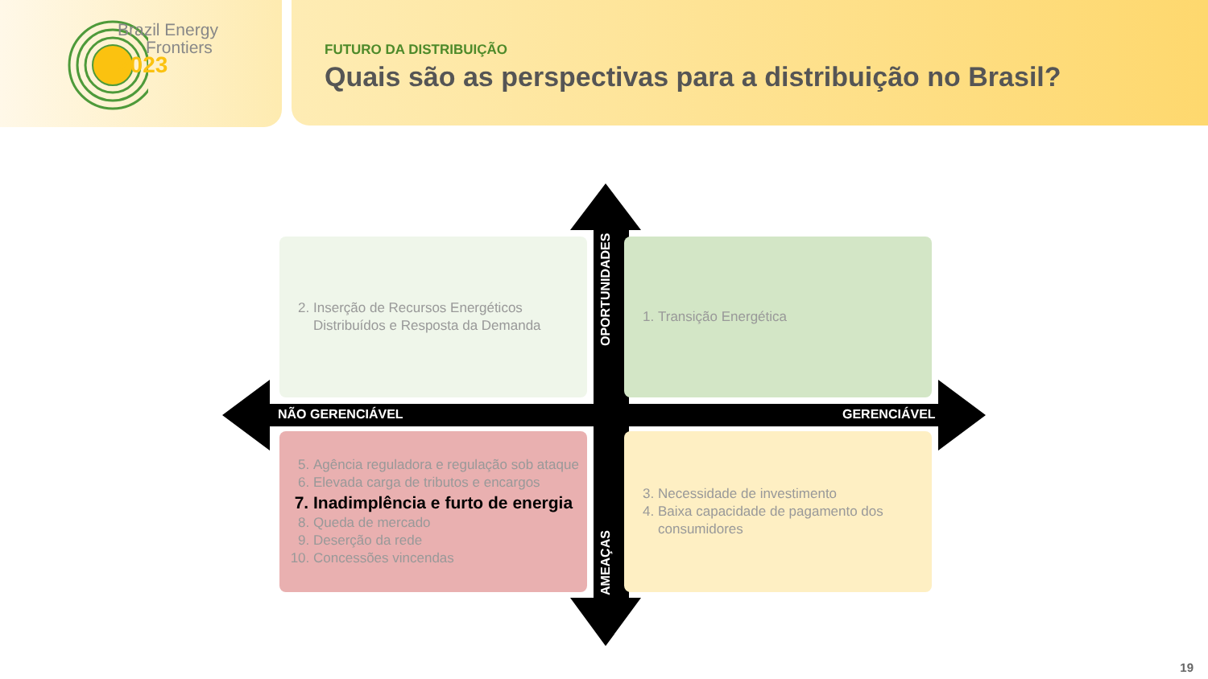Brazil Energy
Frontiers
2023
FUTURO DA DISTRIBUIÇÃO
Quais são as perspectivas para a distribuição no Brasil?
2. Inserção de Recursos Energéticos Distribuídos e Resposta da Demanda
1. Transição Energética
5. Agência reguladora e regulação sob ataque
6. Elevada carga de tributos e encargos
7. Inadimplência e furto de energia
8. Queda de mercado
9. Deserção da rede
10. Concessões vincendas
3. Necessidade de investimento
4. Baixa capacidade de pagamento dos consumidores
NÃO GERENCIÁVEL GERENCIÁVEL
OPORTUNIDADES
AMEAÇAS
19